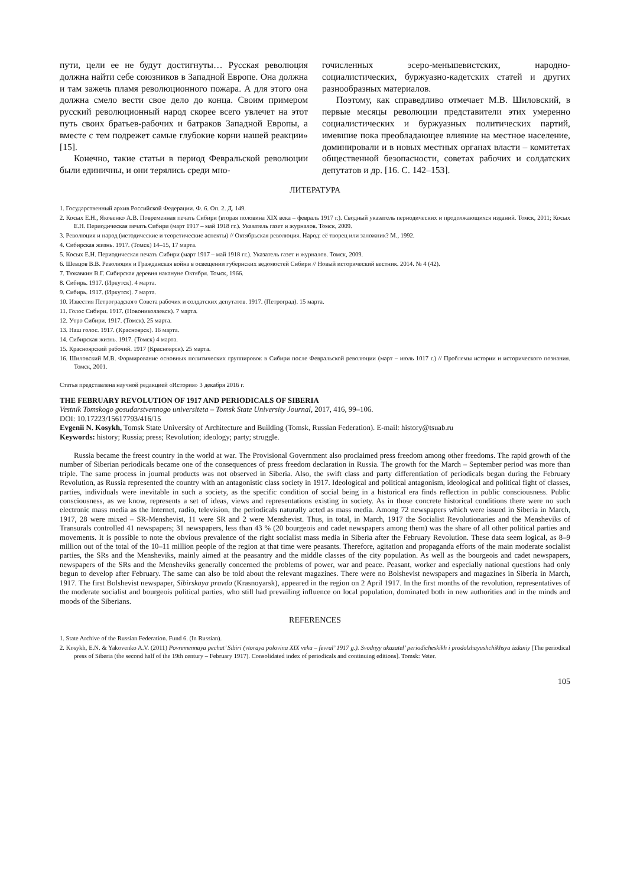пути, цели ее не будут достигнуты… Русская революция должна найти себе союзников в Западной Европе. Она должна и там зажечь пламя революционного пожара. А для этого она должна смело вести свое дело до конца. Своим примером русский революционный народ скорее всего увлечет на этот путь своих братьев-рабочих и батраков Западной Европы, а вместе с тем подрежет самые глубокие корни нашей реакции» [15].
Конечно, такие статьи в период Февральской революции были единичны, и они терялись среди мно-
гочисленных эсеро-меньшевистских, народно-социалистических, буржуазно-кадетских статей и других разнообразных материалов.
Поэтому, как справедливо отмечает М.В. Шиловский, в первые месяцы революции представители этих умеренно социалистических и буржуазных политических партий, имевшие пока преобладающее влияние на местное население, доминировали и в новых местных органах власти – комитетах общественной безопасности, советах рабочих и солдатских депутатов и др. [16. С. 142–153].
ЛИТЕРАТУРА
1. Государственный архив Российской Федерации. Ф. 6. Оп. 2. Д. 149.
2. Косых Е.Н., Яковенко А.В. Повременная печать Сибири (вторая половина XIX века – февраль 1917 г.). Сводный указатель периодических и продолжающихся изданий. Томск, 2011; Косых Е.Н. Периодическая печать Сибири (март 1917 – май 1918 гг.). Указатель газет и журналов. Томск, 2009.
3. Революция и народ (методические и теоретические аспекты) // Октябрьская революция. Народ: её творец или заложник? М., 1992.
4. Сибирская жизнь. 1917. (Томск) 14–15, 17 марта.
5. Косых Е.Н. Периодическая печать Сибири (март 1917 – май 1918 гг.). Указатель газет и журналов. Томск, 2009.
6. Шевцов В.В. Революция и Гражданская война в освещении губернских ведомостей Сибири // Новый исторический вестник. 2014. № 4 (42).
7. Тюкавкин В.Г. Сибирская деревня накануне Октября. Томск, 1966.
8. Сибирь. 1917. (Иркутск). 4 марта.
9. Сибирь. 1917. (Иркутск). 7 марта.
10. Известия Петроградского Совета рабочих и солдатских депутатов. 1917. (Петроград). 15 марта.
11. Голос Сибири. 1917. (Новониколаевск). 7 марта.
12. Утро Сибири. 1917. (Томск). 25 марта.
13. Наш голос. 1917. (Красноярск). 16 марта.
14. Сибирская жизнь. 1917. (Томск) 4 марта.
15. Красноярский рабочий. 1917 (Красноярск). 25 марта.
16. Шиловский М.В. Формирование основных политических группировок в Сибири после Февральской революции (март – июль 1017 г.) // Проблемы истории и исторического познания. Томск, 2001.
Статья представлена научной редакцией «История» 3 декабря 2016 г.
THE FEBRUARY REVOLUTION OF 1917 AND PERIODICALS OF SIBERIA
Vestnik Tomskogo gosudarstvennogo universiteta – Tomsk State University Journal, 2017, 416, 99–106.
DOI: 10.17223/15617793/416/15
Evgenii N. Kosykh, Tomsk State University of Architecture and Building (Tomsk, Russian Federation). E-mail: history@tsuab.ru
Keywords: history; Russia; press; Revolution; ideology; party; struggle.
Russia became the freest country in the world at war. The Provisional Government also proclaimed press freedom among other freedoms. The rapid growth of the number of Siberian periodicals became one of the consequences of press freedom declaration in Russia. The growth for the March – September period was more than triple. The same process in journal products was not observed in Siberia. Also, the swift class and party differentiation of periodicals began during the February Revolution, as Russia represented the country with an antagonistic class society in 1917. Ideological and political antagonism, ideological and political fight of classes, parties, individuals were inevitable in such a society, as the specific condition of social being in a historical era finds reflection in public consciousness. Public consciousness, as we know, represents a set of ideas, views and representations existing in society. As in those concrete historical conditions there were no such electronic mass media as the Internet, radio, television, the periodicals naturally acted as mass media. Among 72 newspapers which were issued in Siberia in March, 1917, 28 were mixed – SR-Menshevist, 11 were SR and 2 were Menshevist. Thus, in total, in March, 1917 the Socialist Revolutionaries and the Mensheviks of Transurals controlled 41 newspapers; 31 newspapers, less than 43 % (20 bourgeois and cadet newspapers among them) was the share of all other political parties and movements. It is possible to note the obvious prevalence of the right socialist mass media in Siberia after the February Revolution. These data seem logical, as 8–9 million out of the total of the 10–11 million people of the region at that time were peasants. Therefore, agitation and propaganda efforts of the main moderate socialist parties, the SRs and the Mensheviks, mainly aimed at the peasantry and the middle classes of the city population. As well as the bourgeois and cadet newspapers, newspapers of the SRs and the Mensheviks generally concerned the problems of power, war and peace. Peasant, worker and especially national questions had only begun to develop after February. The same can also be told about the relevant magazines. There were no Bolshevist newspapers and magazines in Siberia in March, 1917. The first Bolshevist newspaper, Sibirskaya pravda (Krasnoyarsk), appeared in the region on 2 April 1917. In the first months of the revolution, representatives of the moderate socialist and bourgeois political parties, who still had prevailing influence on local population, dominated both in new authorities and in the minds and moods of the Siberians.
REFERENCES
1. State Archive of the Russian Federation. Fund 6. (In Russian).
2. Kosykh, E.N. & Yakovenko A.V. (2011) Povremennaya pechat’ Sibiri (vtoraya polovina XIX veka – fevral’ 1917 g.). Svodnyy ukazatel’ periodicheskikh i prodolzhayushchikhsya izdaniy [The periodical press of Siberia (the second half of the 19th century – February 1917). Consolidated index of periodicals and continuing editions]. Tomsk: Veter.
105